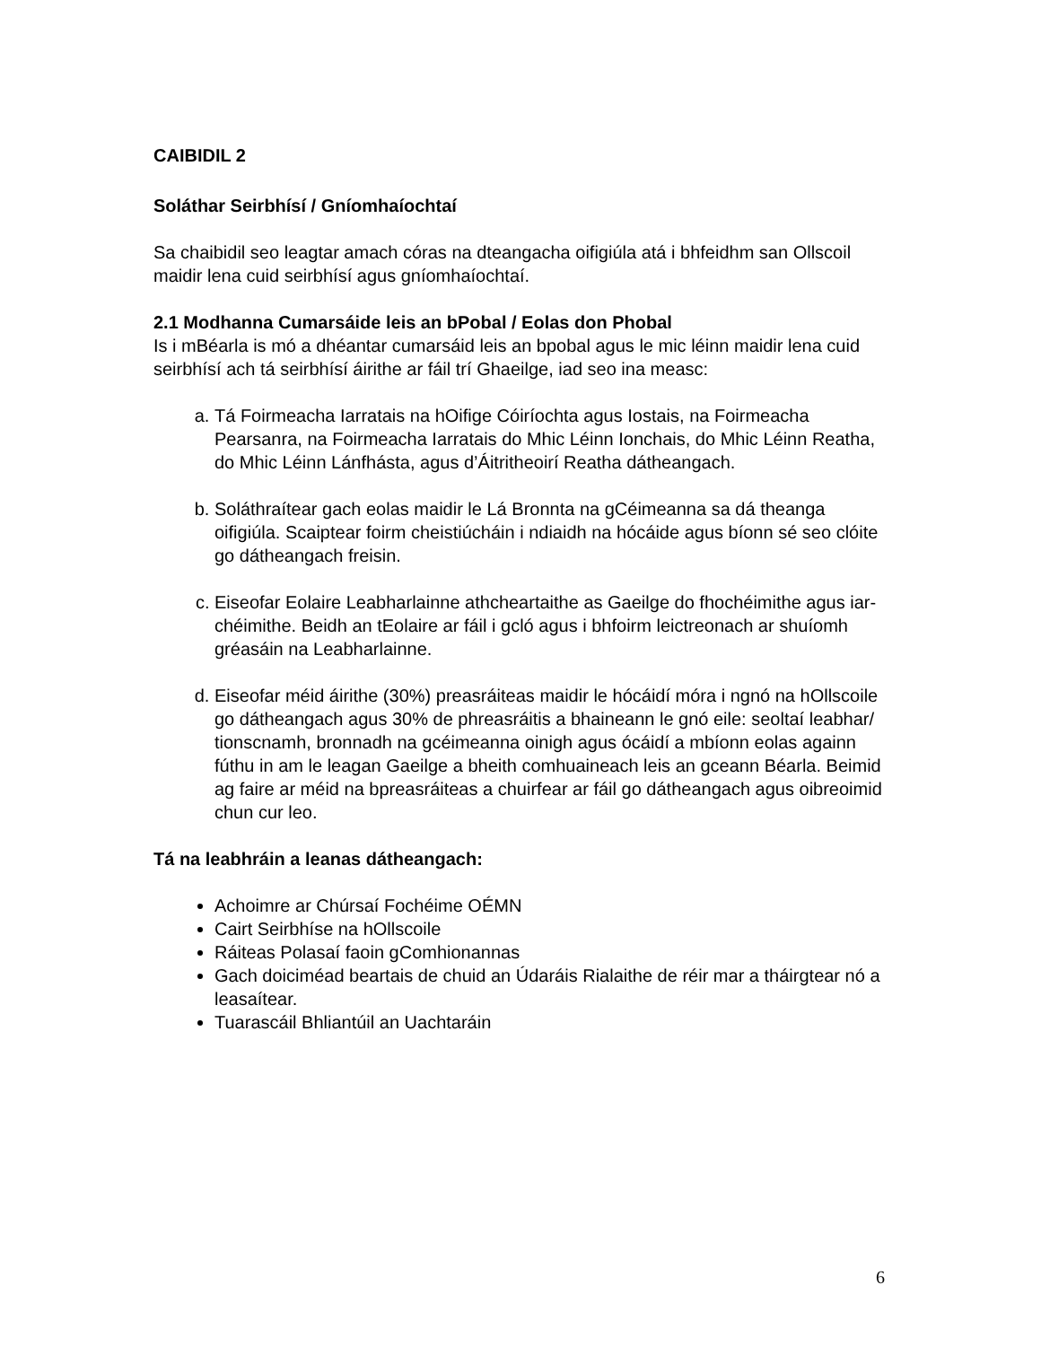CAIBIDIL 2
Soláthar Seirbhísí / Gníomhaíochtaí
Sa chaibidil seo leagtar amach córas na dteangacha oifigiúla atá i bhfeidhm san Ollscoil maidir lena cuid seirbhísí agus gníomhaíochtaí.
2.1 Modhanna Cumarsáide leis an bPobal / Eolas don Phobal
Is i mBéarla is mó a dhéantar cumarsáid leis an bpobal agus le mic léinn maidir lena cuid seirbhísí ach tá seirbhísí áirithe ar fáil trí Ghaeilge, iad seo ina measc:
a. Tá Foirmeacha Iarratais na hOifige Cóiríochta agus Iostais, na Foirmeacha Pearsanra, na Foirmeacha Iarratais do Mhic Léinn Ionchais, do Mhic Léinn Reatha, do Mhic Léinn Lánfhásta, agus d’Áitritheoirí Reatha dátheangach.
b. Soláthraítear gach eolas maidir le Lá Bronnta na gCéimeanna sa dá theanga oifigiúla. Scaiptear foirm cheistiúcháin i ndiaidh na hócáide agus bíonn sé seo clóite go dátheangach freisin.
c. Eiseofar Eolaire Leabharlainne athcheartaithe as Gaeilge do fhochéimithe agus iar-chéimithe. Beidh an tEolaire ar fáil i gcló agus i bhfoirm leictreonach ar shuíomh gréasáin na Leabharlainne.
d. Eiseofar méid áirithe (30%) preasráiteas maidir le hócáidí móra i ngnó na hOllscoile go dátheangach agus 30% de phreasráitis a bhaineann le gnó eile: seoltaí leabhar/ tionscnamh, bronnadh na gcéimeanna oinigh agus ócáidí a mbíonn eolas againn fúthu in am le leagan Gaeilge a bheith comhuaineach leis an gceann Béarla. Beimid ag faire ar méid na bpreasráiteas a chuirfear ar fáil go dátheangach agus oibreoimid chun cur leo.
Tá na leabhráin a leanas dátheangach:
Achoimre ar Chúrsaí Fochéime OÉMN
Cairt Seirbhíse na hOllscoile
Ráiteas Polasaí faoin gComhionannas
Gach doiciméad beartais de chuid an Údaráis Rialaithe de réir mar a tháirgtear nó a leasaítear.
Tuarascáil Bhliantúil an Uachtaráin
6